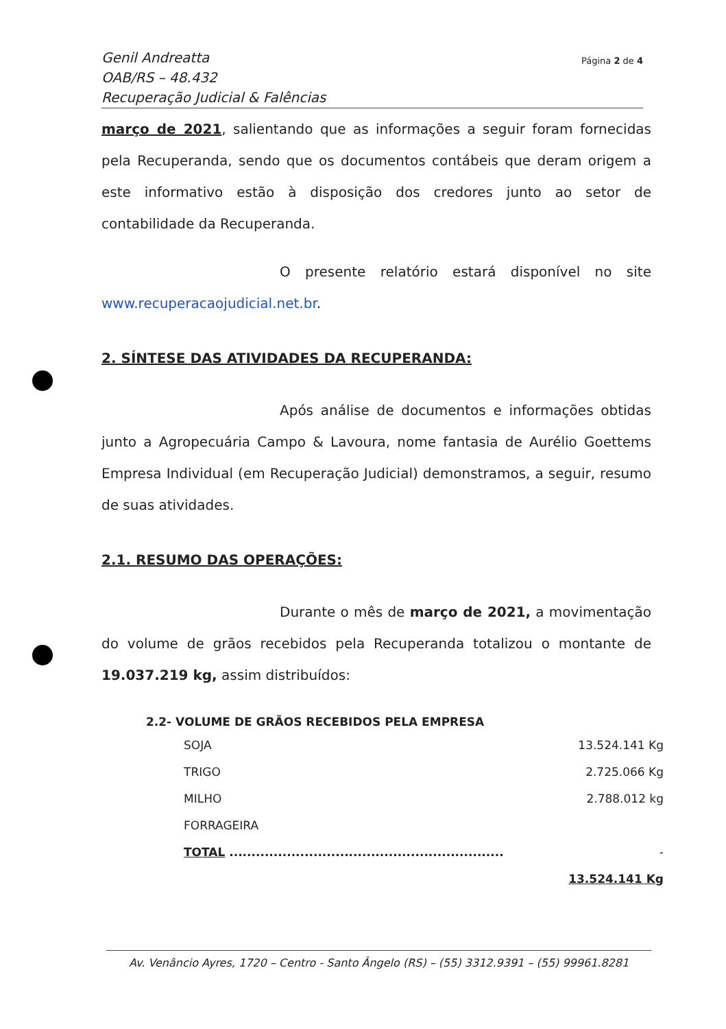Genil Andreatta
OAB/RS – 48.432
Recuperação Judicial & Falências
Página 2 de 4
março de 2021, salientando que as informações a seguir foram fornecidas pela Recuperanda, sendo que os documentos contábeis que deram origem a este informativo estão à disposição dos credores junto ao setor de contabilidade da Recuperanda.
O presente relatório estará disponível no site www.recuperacaojudicial.net.br.
2. SÍNTESE DAS ATIVIDADES DA RECUPERANDA:
Após análise de documentos e informações obtidas junto a Agropecuária Campo & Lavoura, nome fantasia de Aurélio Goettems Empresa Individual (em Recuperação Judicial) demonstramos, a seguir, resumo de suas atividades.
2.1. RESUMO DAS OPERAÇÕES:
Durante o mês de março de 2021, a movimentação do volume de grãos recebidos pela Recuperanda totalizou o montante de 19.037.219 kg, assim distribuídos:
2.2- VOLUME DE GRÃOS RECEBIDOS PELA EMPRESA
| SOJA | 13.524.141 Kg |
| TRIGO | 2.725.066 Kg |
| MILHO | 2.788.012 kg |
| FORRAGEIRA | |
| TOTAL .............................................................. | - |
| | 13.524.141 Kg |
Av. Venâncio Ayres, 1720 – Centro - Santo Ângelo (RS) – (55) 3312.9391 – (55) 99961.8281